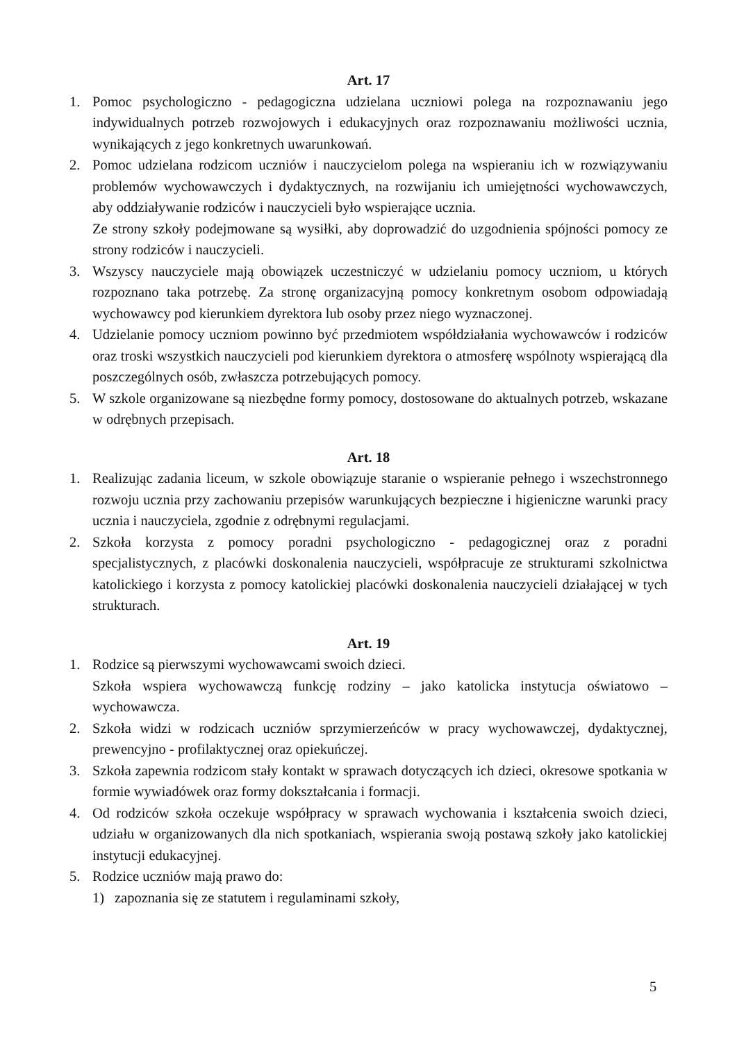Art. 17
1. Pomoc psychologiczno - pedagogiczna udzielana uczniowi polega na rozpoznawaniu jego indywidualnych potrzeb rozwojowych i edukacyjnych oraz rozpoznawaniu możliwości ucznia, wynikających z jego konkretnych uwarunkowań.
2. Pomoc udzielana rodzicom uczniów i nauczycielom polega na wspieraniu ich w rozwiązywaniu problemów wychowawczych i dydaktycznych, na rozwijaniu ich umiejętności wychowawczych, aby oddziaływanie rodziców i nauczycieli było wspierające ucznia.
Ze strony szkoły podejmowane są wysiłki, aby doprowadzić do uzgodnienia spójności pomocy ze strony rodziców i nauczycieli.
3. Wszyscy nauczyciele mają obowiązek uczestniczyć w udzielaniu pomocy uczniom, u których rozpoznano taka potrzebę. Za stronę organizacyjną pomocy konkretnym osobom odpowiadają wychowawcy pod kierunkiem dyrektora lub osoby przez niego wyznaczonej.
4. Udzielanie pomocy uczniom powinno być przedmiotem współdziałania wychowawców i rodziców oraz troski wszystkich nauczycieli pod kierunkiem dyrektora o atmosferę wspólnoty wspierającą dla poszczególnych osób, zwłaszcza potrzebujących pomocy.
5. W szkole organizowane są niezbędne formy pomocy, dostosowane do aktualnych potrzeb, wskazane w odrębnych przepisach.
Art. 18
1. Realizując zadania liceum, w szkole obowiązuje staranie o wspieranie pełnego i wszechstronnego rozwoju ucznia przy zachowaniu przepisów warunkujących bezpieczne i higieniczne warunki pracy ucznia i nauczyciela, zgodnie z odrębnymi regulacjami.
2. Szkoła korzysta z pomocy poradni psychologiczno - pedagogicznej oraz z poradni specjalistycznych, z placówki doskonalenia nauczycieli, współpracuje ze strukturami szkolnictwa katolickiego i korzysta z pomocy katolickiej placówki doskonalenia nauczycieli działającej w tych strukturach.
Art. 19
1. Rodzice są pierwszymi wychowawcami swoich dzieci.
Szkoła wspiera wychowawczą funkcję rodziny – jako katolicka instytucja oświatowo – wychowawcza.
2. Szkoła widzi w rodzicach uczniów sprzymierzeńców w pracy wychowawczej, dydaktycznej, prewencyjno - profilaktycznej oraz opiekuńczej.
3. Szkoła zapewnia rodzicom stały kontakt w sprawach dotyczących ich dzieci, okresowe spotkania w formie wywiadówek oraz formy dokształcania i formacji.
4. Od rodziców szkoła oczekuje współpracy w sprawach wychowania i kształcenia swoich dzieci, udziału w organizowanych dla nich spotkaniach, wspierania swoją postawą szkoły jako katolickiej instytucji edukacyjnej.
5. Rodzice uczniów mają prawo do:
1) zapoznania się ze statutem i regulaminami szkoły,
5